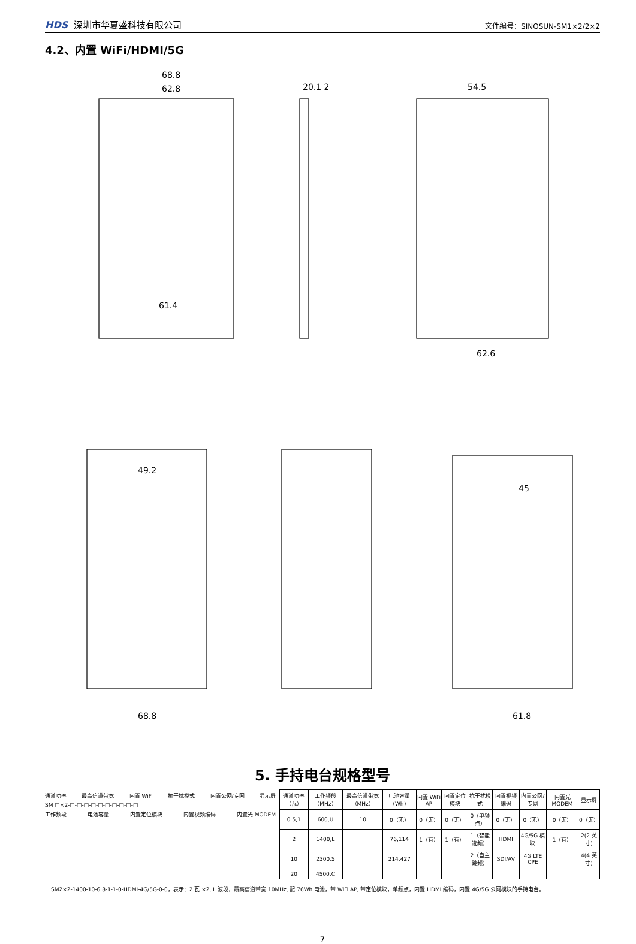HDS 深圳市华夏盛科技有限公司
文件编号：SINOSUN-SM1×2/2×2
4.2、内置 WiFi/HDMI/5G
68.8
62.8
20.1 2
54.5
61.4
62.6
49.2
68.8
45
61.8
5. 手持电台规格型号
通道功率 最高信道带宽 内置 WiFi 抗干扰模式 内置公网/专网 显示屏
SM □×2-□-□-□-□-□-□-□-□-□-□
工作频段 电池容量 内置定位模块 内置视频编码 内置光 MODEM
| 通道功率（瓦） | 工作频段（MHz） | 最高信道带宽（MHz） | 电池容量（Wh） | 内置 WiFi AP | 内置定位模块 | 抗干扰模式 | 内置视频编码 | 内置公网/专网 | 内置光 MODEM | 显示屏 |
| --- | --- | --- | --- | --- | --- | --- | --- | --- | --- | --- |
| 0.5,1 | 600,U | 10 | 0（无） | 0（无） | 0（无） | 0（单频点） | 0（无） | 0（无） | 0（无） | 0（无） |
| 2 | 1400,L | | 76,114 | 1（有） | 1（有） | 1（智能选频） | HDMI | 4G/5G 模块 | 1（有） | 2(2 英寸) |
| 10 | 2300,S | | 214,427 | | | 2（自主跳频） | SDI/AV | 4G LTE CPE | | 4(4 英寸) |
| 20 | 4500,C | | | | | | | | | |
SM2×2-1400-10-6.8-1-1-0-HDMI-4G/5G-0-0，表示：2 瓦 ×2, L 波段，最高信道带宽 10MHz, 配 76Wh 电池，带 WiFi AP, 带定位模块，单频点，内置 HDMI 编码，内置 4G/5G 公网模块的手持电台。
7